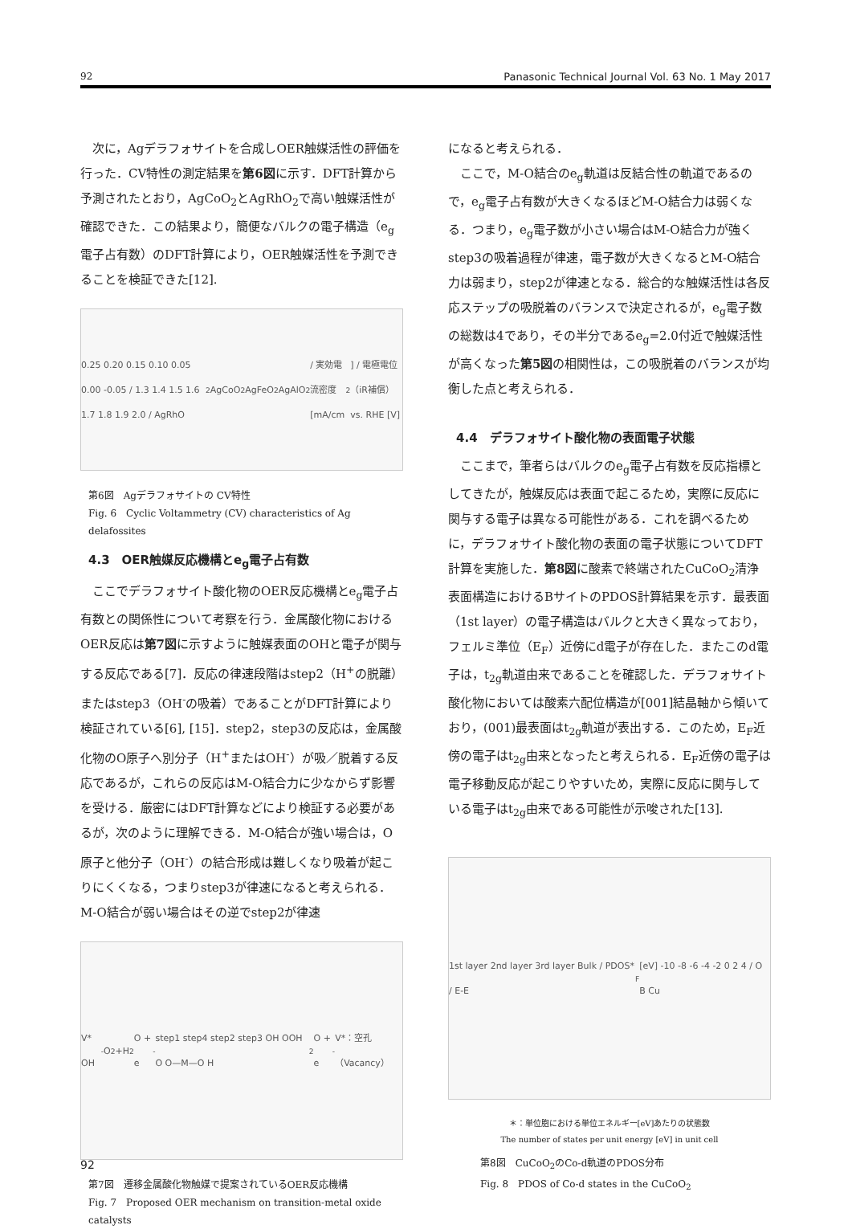92 Panasonic Technical Journal Vol. 63 No. 1 May 2017
次に，Agデラフォサイトを合成しOER触媒活性の評価を行った．CV特性の測定結果を第6図に示す．DFT計算から予測されたとおり，AgCoO<sub>2</sub>とAgRhO<sub>2</sub>で高い触媒活性が確認できた．この結果より，簡便なバルクの電子構造（e<sub>g</sub>電子占有数）のDFT計算により，OER触媒活性を予測できることを検証できた[12].
0.25 0.20 0.15 0.10 0.05 0.00 -0.05 / 1.3 1.4 1.5 1.6 1.7 1.8 1.9 2.0 / AgRhO<sub>2</sub> AgCoO<sub>2</sub> AgFeO<sub>2</sub> AgAlO<sub>2</sub> / 実効電流密度 [mA/cm<sup>2</sup>] / 電極電位（iR補償）vs. RHE [V]
第6図　Agデラフォサイトの CV特性
Fig. 6　Cyclic Voltammetry (CV) characteristics of Ag delafossites
4.3　OER触媒反応機構とe<sub>g</sub>電子占有数
ここでデラフォサイト酸化物のOER反応機構とe<sub>g</sub>電子占有数との関係性について考察を行う．金属酸化物におけるOER反応は第7図に示すように触媒表面のOHと電子が関与する反応である[7]．反応の律速段階はstep2（H<sup>+</sup>の脱離）またはstep3（OH<sup>-</sup>の吸着）であることがDFT計算により検証されている[6], [15]．step2，step3の反応は，金属酸化物のO原子へ別分子（H<sup>+</sup>またはOH<sup>-</sup>）が吸／脱着する反応であるが，これらの反応はM-O結合力に少なからず影響を受ける．厳密にはDFT計算などにより検証する必要があるが，次のように理解できる．M-O結合が強い場合は，O原子と他分子（OH<sup>-</sup>）の結合形成は難しくなり吸着が起こりにくくなる，つまりstep3が律速になると考えられる．M-O結合が弱い場合はその逆でstep2が律速
V* OH<sup>-</sup> O<sub>2</sub> +H<sub>2</sub>O + e<sup>-</sup> step1 step4 step2 step3 OH OOH O O—M—O H<sub>2</sub>O + e<sup>-</sup> V*：空孔（Vacancy）
第7図　遷移金属酸化物触媒で提案されているOER反応機構
Fig. 7　Proposed OER mechanism on transition-metal oxide catalysts
になると考えられる．
ここで，M-O結合のe<sub>g</sub>軌道は反結合性の軌道であるので，e<sub>g</sub>電子占有数が大きくなるほどM-O結合力は弱くなる．つまり，e<sub>g</sub>電子数が小さい場合はM-O結合力が強くstep3の吸着過程が律速，電子数が大きくなるとM-O結合力は弱まり，step2が律速となる．総合的な触媒活性は各反応ステップの吸脱着のバランスで決定されるが，e<sub>g</sub>電子数の総数は4であり，その半分であるe<sub>g</sub>=2.0付近で触媒活性が高くなった第5図の相関性は，この吸脱着のバランスが均衡した点と考えられる．
4.4　デラフォサイト酸化物の表面電子状態
ここまで，筆者らはバルクのe<sub>g</sub>電子占有数を反応指標としてきたが，触媒反応は表面で起こるため，実際に反応に関与する電子は異なる可能性がある．これを調べるために，デラフォサイト酸化物の表面の電子状態についてDFT計算を実施した．第8図に酸素で終端されたCuCoO<sub>2</sub>清浄表面構造におけるBサイトのPDOS計算結果を示す．最表面（1st layer）の電子構造はバルクと大きく異なっており，フェルミ準位（E<sub>F</sub>）近傍にd電子が存在した．またこのd電子は，t<sub>2g</sub>軌道由来であることを確認した．デラフォサイト酸化物においては酸素六配位構造が[001]結晶軸から傾いており，(001)最表面はt<sub>2g</sub>軌道が表出する．このため，E<sub>F</sub>近傍の電子はt<sub>2g</sub>由来となったと考えられる．E<sub>F</sub>近傍の電子は電子移動反応が起こりやすいため，実際に反応に関与している電子はt<sub>2g</sub>由来である可能性が示唆された[13].
1st layer 2nd layer 3rd layer Bulk / PDOS* / E-E<sub>F</sub> [eV] -10 -8 -6 -4 -2 0 2 4 / O B Cu
＊：単位胞における単位エネルギー[eV]あたりの状態数
The number of states per unit energy [eV] in unit cell
第8図　CuCoO<sub>2</sub>のCo-d軌道のPDOS分布
Fig. 8　PDOS of Co-d states in the CuCoO<sub>2</sub>
92